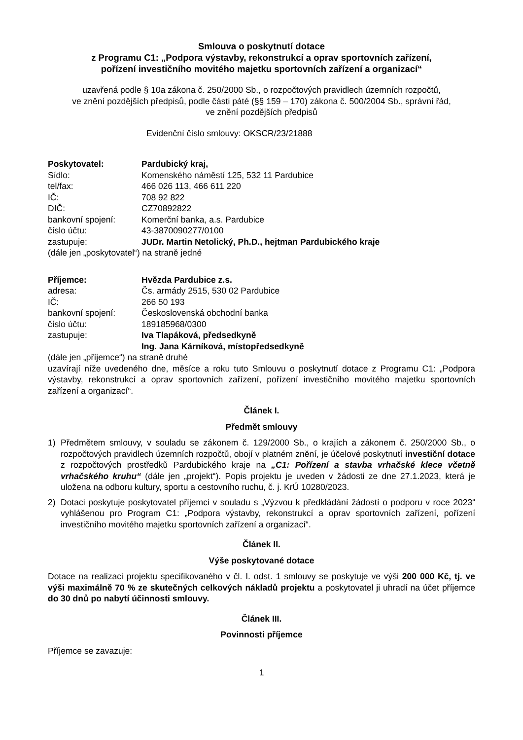Smlouva o poskytnutí dotace
z Programu C1: „Podpora výstavby, rekonstrukcí a oprav sportovních zařízení,
pořízení investičního movitého majetku sportovních zařízení a organizací“
uzavřená podle § 10a zákona č. 250/2000 Sb., o rozpočtových pravidlech územních rozpočtů,
ve znění pozdějších předpisů, podle části páté (§§ 159 – 170) zákona č. 500/2004 Sb., správní řád,
ve znění pozdějších předpisů
Evidenční číslo smlouvy: OKSCR/23/21888
Poskytovatel: Pardubický kraj,
Sídlo: Komenského náměstí 125, 532 11 Pardubice
tel/fax: 466 026 113, 466 611 220
IČ: 708 92 822
DIČ: CZ70892822
bankovní spojení: Komerční banka, a.s. Pardubice
číslo účtu: 43-3870090277/0100
zastupuje: JUDr. Martin Netolický, Ph.D., hejtman Pardubického kraje
(dále jen „poskytovatel“) na straně jedné
Příjemce: Hvězda Pardubice z.s.
adresa: Čs. armády 2515, 530 02 Pardubice
IČ: 266 50 193
bankovní spojení: Československá obchodní banka
číslo účtu: 189185968/0300
zastupuje: Iva Tlapáková, předsedkyně
Ing. Jana Kárníková, místopředsedkyně
(dále jen „příjemce“) na straně druhé
uzavírají níže uvedeného dne, měsíce a roku tuto Smlouvu o poskytnutí dotace z Programu C1: „Podpora výstavby, rekonstrukcí a oprav sportovních zařízení, pořízení investičního movitého majetku sportovních zařízení a organizací“.
Článek I.
Předmět smlouvy
1) Předmětem smlouvy, v souladu se zákonem č. 129/2000 Sb., o krajích a zákonem č. 250/2000 Sb., o rozpočtových pravidlech územních rozpočtů, obojí v platném znění, je účelové poskytnutí investiční dotace z rozpočtových prostředků Pardubického kraje na „C1: Pořízení a stavba vrhačské klece včetně vrhačského kruhu“ (dále jen „projekt“). Popis projektu je uveden v žádosti ze dne 27.1.2023, která je uložena na odboru kultury, sportu a cestovního ruchu, č. j. KrÚ 10280/2023.
2) Dotaci poskytuje poskytovatel příjemci v souladu s „Výzvou k předkládání žádostí o podporu v roce 2023“ vyhlášenou pro Program C1: „Podpora výstavby, rekonstrukcí a oprav sportovních zařízení, pořízení investičního movitého majetku sportovních zařízení a organizací“.
Článek II.
Výše poskytované dotace
Dotace na realizaci projektu specifikovaného v čl. I. odst. 1 smlouvy se poskytuje ve výši 200 000 Kč, tj. ve výši maximálně 70 % ze skutečných celkových nákladů projektu a poskytovatel ji uhradí na účet příjemce do 30 dnů po nabytí účinnosti smlouvy.
Článek III.
Povinnosti příjemce
Příjemce se zavazuje:
1